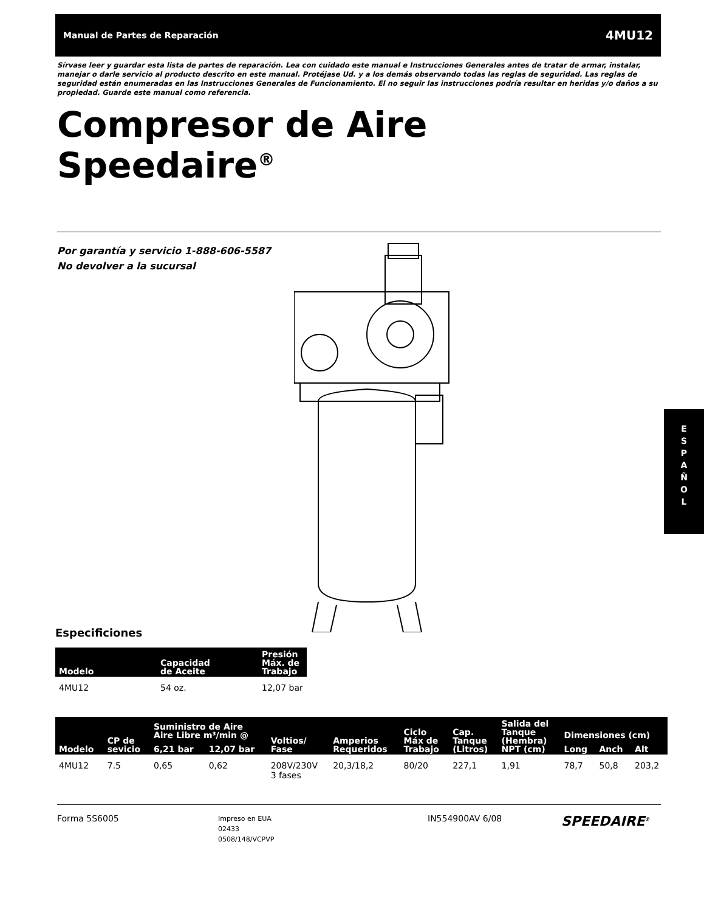Manual de Partes de Reparación 4MU12
E
S
P
A
Ñ
O
L
Sírvase leer y guardar esta lista de partes de reparación. Lea con cuidado este manual e Instrucciones Generales antes de tratar de armar, instalar, manejar o darle servicio al producto descrito en este manual. Protéjase Ud. y a los demás observando todas las reglas de seguridad. Las reglas de seguridad están enumeradas en las Instrucciones Generales de Funcionamiento. El no seguir las instrucciones podría resultar en heridas y/o daños a su propiedad. Guarde este manual como referencia.
Compresor de Aire
Speedaire<sup>®</sup>
Por garantía y servicio 1-888-606-5587
No devolver a la sucursal
Especificiones
| Modelo | Capacidad de Aceite | Presión Máx. de Trabajo |
| --- | --- | --- |
| 4MU12 | 54 oz. | 12,07 bar |
| Modelo | CP de sevicio | Suministro de Aire Aire Libre m³/min @ | | Voltios/ Fase | Amperios Requeridos | Ciclo Máx de Trabajo | Cap. Tanque (Litros) | Salida del Tanque (Hembra) NPT (cm) | Dimensiones (cm) | | |
| --- | --- | --- | --- | --- | --- | --- | --- | --- | --- | --- | --- |
| | | 6,21 bar | 12,07 bar | | | | | | Long | Anch | Alt |
| 4MU12 | 7.5 | 0,65 | 0,62 | 208V/230V 3 fases | 20,3/18,2 | 80/20 | 227,1 | 1,91 | 78,7 | 50,8 | 203,2 |
Forma 5S6005
Impreso en EUA
02433
0508/148/VCPVP
IN554900AV 6/08
SPEEDAIRE<sup>®</sup>